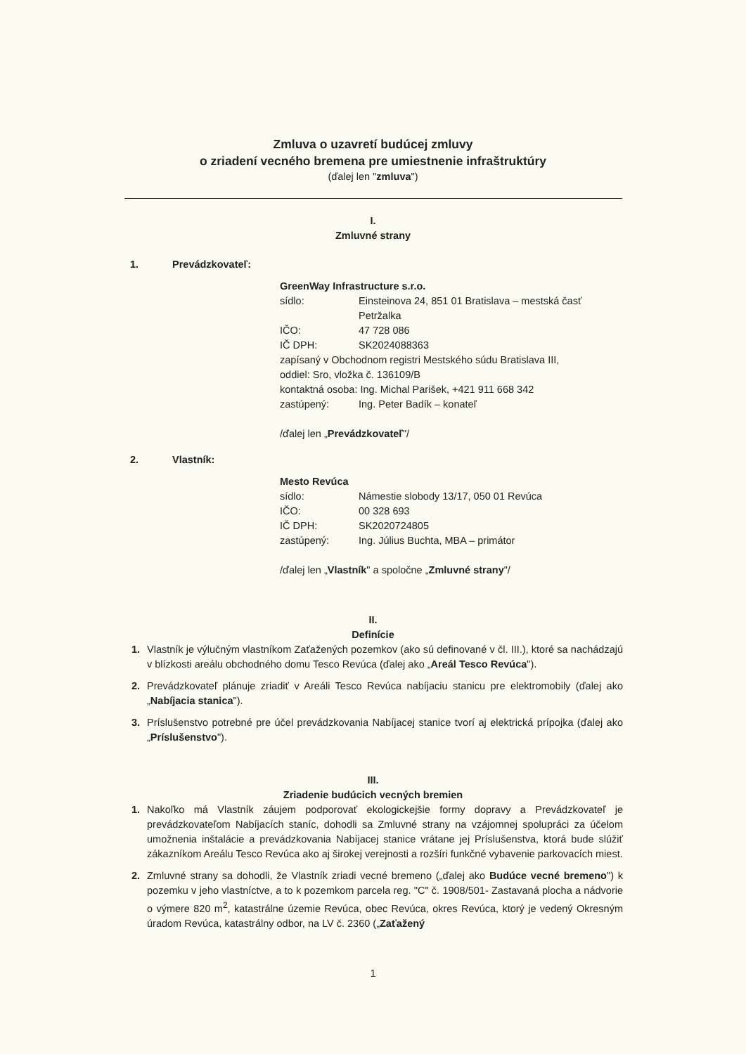Zmluva o uzavretí budúcej zmluvy
o zriadení vecného bremena pre umiestnenie infraštruktúry
(ďalej len "zmluva")
I.
Zmluvné strany
1. Prevádzkovateľ:
GreenWay Infrastructure s.r.o.
sídlo: Einsteinova 24, 851 01 Bratislava – mestská časť
Petržalka
IČO: 47 728 086
IČ DPH: SK2024088363
zapísaný v Obchodnom registri Mestského súdu Bratislava III,
oddiel: Sro, vložka č. 136109/B
kontaktná osoba: Ing. Michal Parišek, +421 911 668 342
zastúpený: Ing. Peter Badík – konateľ
/ďalej len „Prevádzkovateľ"/
2. Vlastník:
Mesto Revúca
sídlo: Námestie slobody 13/17, 050 01 Revúca
IČO: 00 328 693
IČ DPH: SK2020724805
zastúpený: Ing. Július Buchta, MBA – primátor
/ďalej len „Vlastník" a spoločne „Zmluvné strany"/
II.
Definície
1. Vlastník je výlučným vlastníkom Zaťažených pozemkov (ako sú definované v čl. III.), ktoré sa nachádzajú v blízkosti areálu obchodného domu Tesco Revúca (ďalej ako „Areál Tesco Revúca").
2. Prevádzkovateľ plánuje zriadiť v Areáli Tesco Revúca nabíjaciu stanicu pre elektromobily (ďalej ako „Nabíjacia stanica").
3. Príslušenstvo potrebné pre účel prevádzkovania Nabíjacej stanice tvorí aj elektrická prípojka (ďalej ako „Príslušenstvo").
III.
Zriadenie budúcich vecných bremien
1. Nakoľko má Vlastník záujem podporovať ekologickejšie formy dopravy a Prevádzkovateľ je prevádzkovateľom Nabíjacích staníc, dohodli sa Zmluvné strany na vzájomnej spolupráci za účelom umožnenia inštalácie a prevádzkovania Nabíjacej stanice vrátane jej Príslušenstva, ktorá bude slúžiť zákazníkom Areálu Tesco Revúca ako aj širokej verejnosti a rozšíri funkčné vybavenie parkovacích miest.
2. Zmluvné strany sa dohodli, že Vlastník zriadi vecné bremeno („ďalej ako Budúce vecné bremeno") k pozemku v jeho vlastníctve, a to k pozemkom parcela reg. "C" č. 1908/501- Zastavaná plocha a nádvorie o výmere 820 m<sup>2</sup>, katastrálne územie Revúca, obec Revúca, okres Revúca, ktorý je vedený Okresným úradom Revúca, katastrálny odbor, na LV č. 2360 („Zaťažený
1